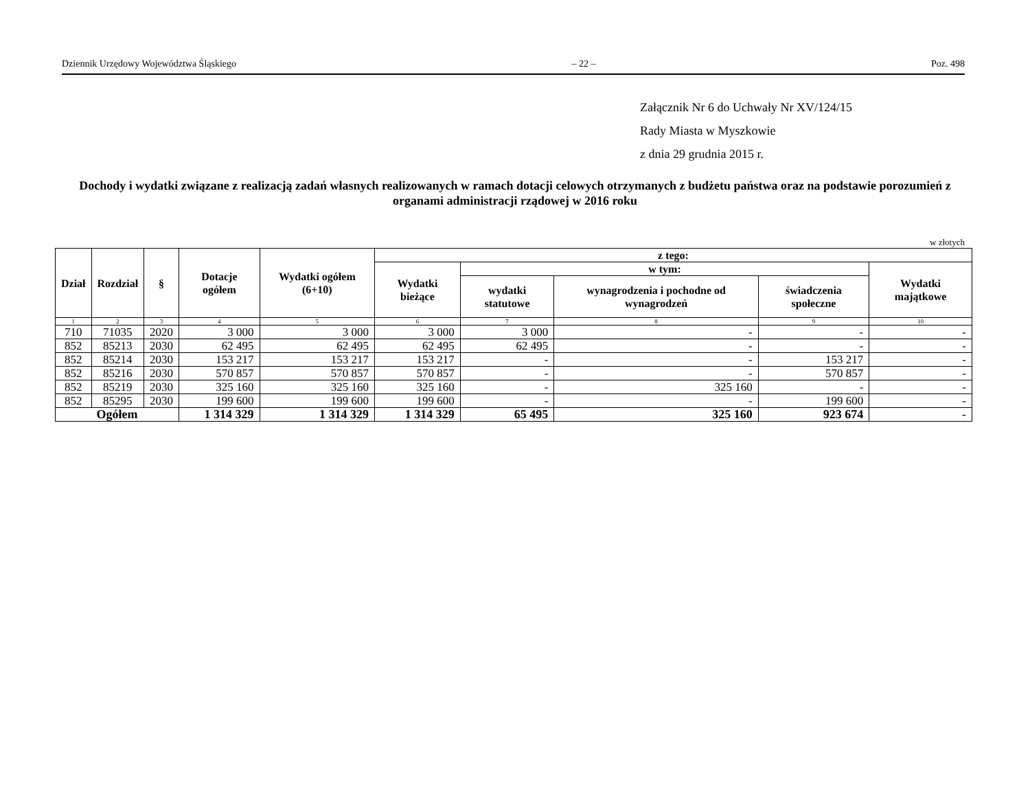Dziennik Urzędowy Województwa Śląskiego – 22 – Poz. 498
Załącznik Nr 6 do Uchwały Nr XV/124/15
Rady Miasta w Myszkowie
z dnia 29 grudnia 2015 r.
Dochody i wydatki związane z realizacją zadań własnych realizowanych w ramach dotacji celowych otrzymanych z budżetu państwa oraz na podstawie porozumień z organami administracji rządowej w 2016 roku
w złotych
| Dział | Rozdział | § | Dotacje ogółem | Wydatki ogółem (6+10) | z tego: | | | | |
| --- | --- | --- | --- | --- | --- | --- | --- | --- | --- |
| | | | | | Wydatki bieżące | w tym: | | | Wydatki majątkowe |
| | | | | | | wydatki statutowe | wynagrodzenia i pochodne od wynagrodzeń | świadczenia społeczne | |
| 1 | 2 | 3 | 4 | 5 | 6 | 7 | 8 | 9 | 10 |
| 710 | 71035 | 2020 | 3 000 | 3 000 | 3 000 | 3 000 | - | - | - |
| 852 | 85213 | 2030 | 62 495 | 62 495 | 62 495 | 62 495 | - | - | - |
| 852 | 85214 | 2030 | 153 217 | 153 217 | 153 217 | - | - | 153 217 | - |
| 852 | 85216 | 2030 | 570 857 | 570 857 | 570 857 | - | - | 570 857 | - |
| 852 | 85219 | 2030 | 325 160 | 325 160 | 325 160 | - | 325 160 | - | - |
| 852 | 85295 | 2030 | 199 600 | 199 600 | 199 600 | - | - | 199 600 | - |
| Ogółem | | | 1 314 329 | 1 314 329 | 1 314 329 | 65 495 | 325 160 | 923 674 | - |